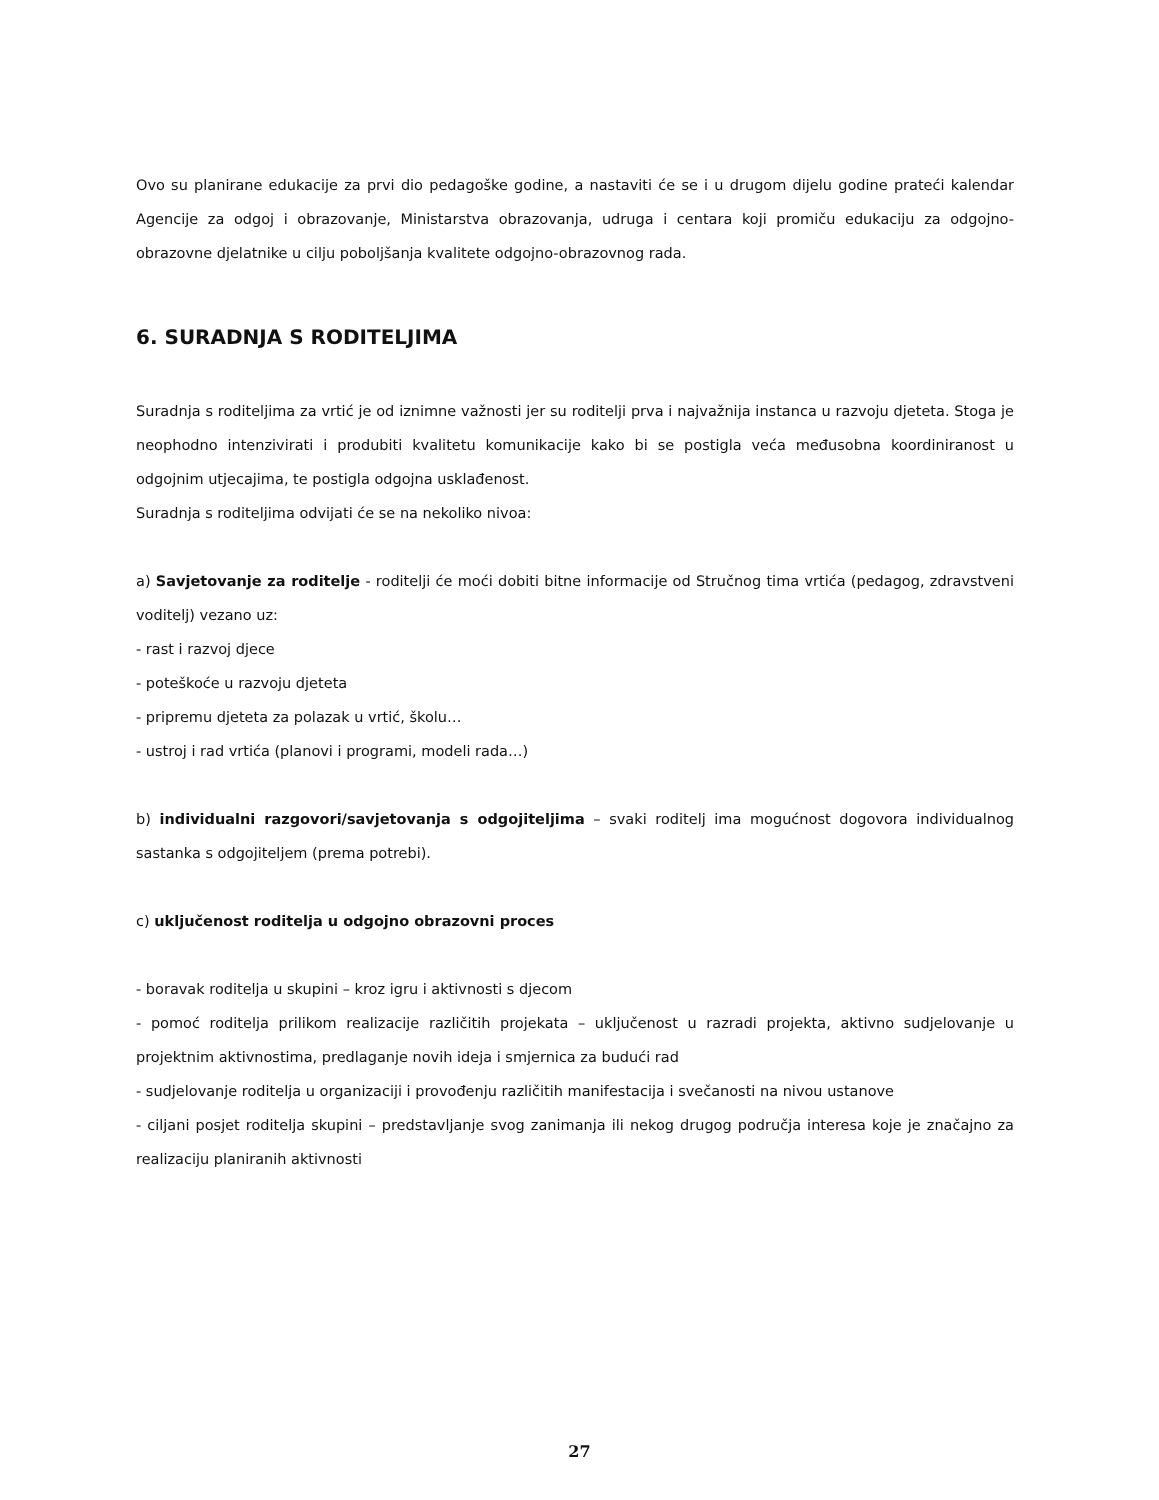Ovo su planirane edukacije za prvi dio pedagoške godine, a nastaviti će se i u drugom dijelu godine prateći kalendar Agencije za odgoj i obrazovanje, Ministarstva obrazovanja, udruga i centara koji promiču edukaciju za odgojno-obrazovne djelatnike u cilju poboljšanja kvalitete odgojno-obrazovnog rada.
6. SURADNJA S RODITELJIMA
Suradnja s roditeljima za vrtić je od iznimne važnosti jer su roditelji prva i najvažnija instanca u razvoju djeteta. Stoga je neophodno intenzivirati i produbiti kvalitetu komunikacije kako bi se postigla veća međusobna koordiniranost u odgojnim utjecajima, te postigla odgojna usklađenost.
Suradnja s roditeljima odvijati će se na nekoliko nivoa:
a) Savjetovanje za roditelje - roditelji će moći dobiti bitne informacije od Stručnog tima vrtića (pedagog, zdravstveni voditelj) vezano uz:
- rast i razvoj djece
- poteškoće u razvoju djeteta
- pripremu djeteta za polazak u vrtić, školu…
- ustroj i rad vrtića (planovi i programi, modeli rada…)
b) individualni razgovori/savjetovanja s odgojiteljima – svaki roditelj ima mogućnost dogovora individualnog sastanka s odgojiteljem (prema potrebi).
c) uključenost roditelja u odgojno obrazovni proces
- boravak roditelja u skupini – kroz igru i aktivnosti s djecom
- pomoć roditelja prilikom realizacije različitih projekata – uključenost u razradi projekta, aktivno sudjelovanje u projektnim aktivnostima, predlaganje novih ideja i smjernica za budući rad
- sudjelovanje roditelja u organizaciji i provođenju različitih manifestacija i svečanosti na nivou ustanove
- ciljani posjet roditelja skupini – predstavljanje svog zanimanja ili nekog drugog područja interesa koje je značajno za realizaciju planiranih aktivnosti
27